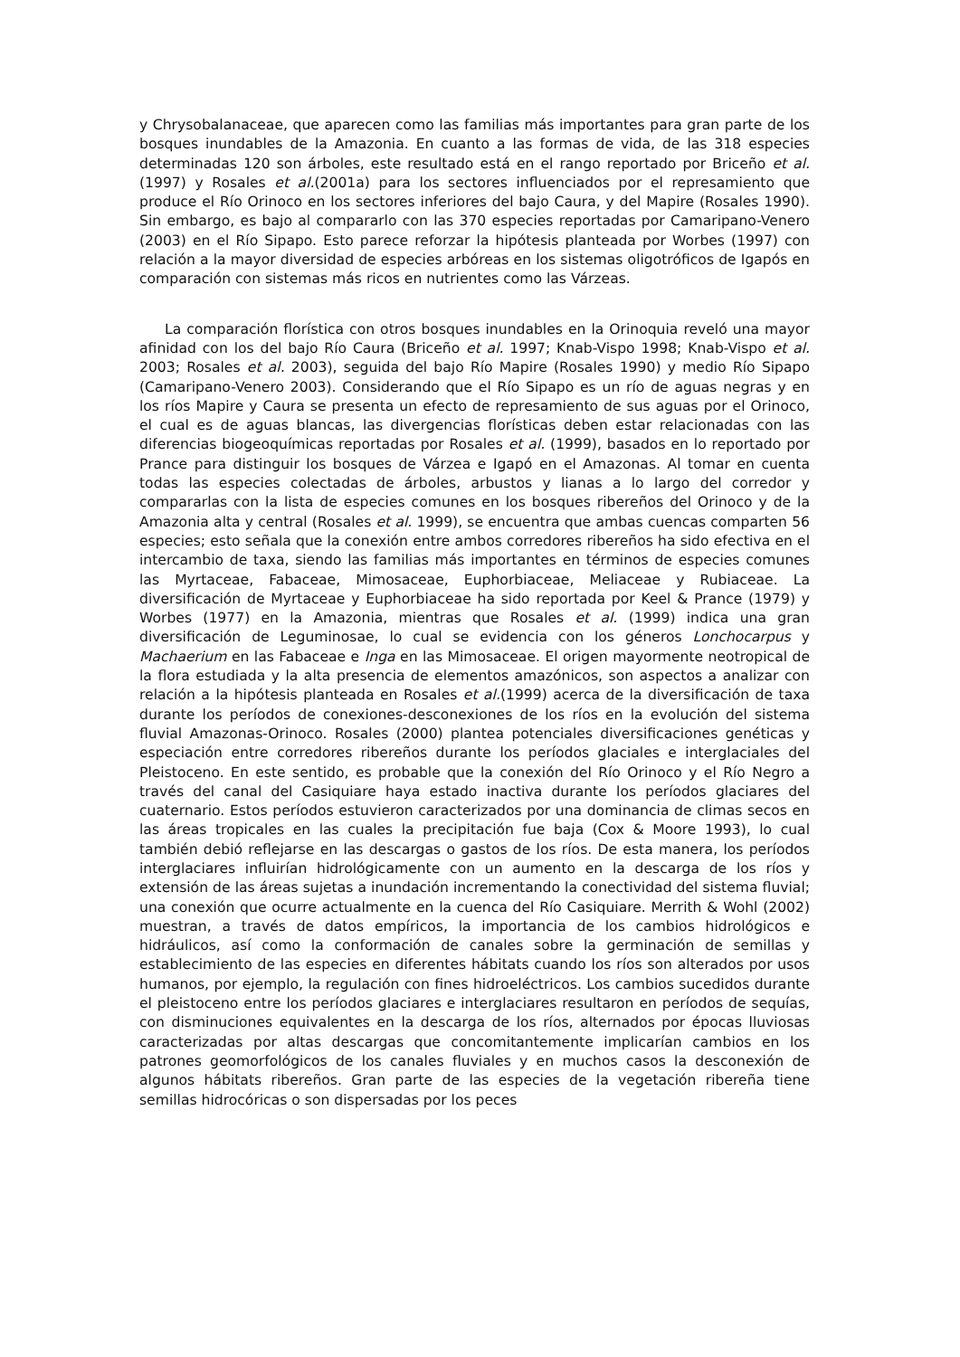y Chrysobalanaceae, que aparecen como las familias más importantes para gran parte de los bosques inundables de la Amazonia. En cuanto a las formas de vida, de las 318 especies determinadas 120 son árboles, este resultado está en el rango reportado por Briceño et al. (1997) y Rosales et al.(2001a) para los sectores influenciados por el represamiento que produce el Río Orinoco en los sectores inferiores del bajo Caura, y del Mapire (Rosales 1990). Sin embargo, es bajo al compararlo con las 370 especies reportadas por Camaripano-Venero (2003) en el Río Sipapo. Esto parece reforzar la hipótesis planteada por Worbes (1997) con relación a la mayor diversidad de especies arbóreas en los sistemas oligotróficos de Igapós en comparación con sistemas más ricos en nutrientes como las Várzeas.
La comparación florística con otros bosques inundables en la Orinoquia reveló una mayor afinidad con los del bajo Río Caura (Briceño et al. 1997; Knab-Vispo 1998; Knab-Vispo et al. 2003; Rosales et al. 2003), seguida del bajo Río Mapire (Rosales 1990) y medio Río Sipapo (Camaripano-Venero 2003). Considerando que el Río Sipapo es un río de aguas negras y en los ríos Mapire y Caura se presenta un efecto de represamiento de sus aguas por el Orinoco, el cual es de aguas blancas, las divergencias florísticas deben estar relacionadas con las diferencias biogeoquímicas reportadas por Rosales et al. (1999), basados en lo reportado por Prance para distinguir los bosques de Várzea e Igapó en el Amazonas. Al tomar en cuenta todas las especies colectadas de árboles, arbustos y lianas a lo largo del corredor y compararlas con la lista de especies comunes en los bosques ribereños del Orinoco y de la Amazonia alta y central (Rosales et al. 1999), se encuentra que ambas cuencas comparten 56 especies; esto señala que la conexión entre ambos corredores ribereños ha sido efectiva en el intercambio de taxa, siendo las familias más importantes en términos de especies comunes las Myrtaceae, Fabaceae, Mimosaceae, Euphorbiaceae, Meliaceae y Rubiaceae. La diversificación de Myrtaceae y Euphorbiaceae ha sido reportada por Keel & Prance (1979) y Worbes (1977) en la Amazonia, mientras que Rosales et al. (1999) indica una gran diversificación de Leguminosae, lo cual se evidencia con los géneros Lonchocarpus y Machaerium en las Fabaceae e Inga en las Mimosaceae. El origen mayormente neotropical de la flora estudiada y la alta presencia de elementos amazónicos, son aspectos a analizar con relación a la hipótesis planteada en Rosales et al.(1999) acerca de la diversificación de taxa durante los períodos de conexiones-desconexiones de los ríos en la evolución del sistema fluvial Amazonas-Orinoco. Rosales (2000) plantea potenciales diversificaciones genéticas y especiación entre corredores ribereños durante los períodos glaciales e interglaciales del Pleistoceno. En este sentido, es probable que la conexión del Río Orinoco y el Río Negro a través del canal del Casiquiare haya estado inactiva durante los períodos glaciares del cuaternario. Estos períodos estuvieron caracterizados por una dominancia de climas secos en las áreas tropicales en las cuales la precipitación fue baja (Cox & Moore 1993), lo cual también debió reflejarse en las descargas o gastos de los ríos. De esta manera, los períodos interglaciares influirían hidrológicamente con un aumento en la descarga de los ríos y extensión de las áreas sujetas a inundación incrementando la conectividad del sistema fluvial; una conexión que ocurre actualmente en la cuenca del Río Casiquiare. Merrith & Wohl (2002) muestran, a través de datos empíricos, la importancia de los cambios hidrológicos e hidráulicos, así como la conformación de canales sobre la germinación de semillas y establecimiento de las especies en diferentes hábitats cuando los ríos son alterados por usos humanos, por ejemplo, la regulación con fines hidroeléctricos. Los cambios sucedidos durante el pleistoceno entre los períodos glaciares e interglaciares resultaron en períodos de sequías, con disminuciones equivalentes en la descarga de los ríos, alternados por épocas lluviosas caracterizadas por altas descargas que concomitantemente implicarían cambios en los patrones geomorfológicos de los canales fluviales y en muchos casos la desconexión de algunos hábitats ribereños. Gran parte de las especies de la vegetación ribereña tiene semillas hidrocóricas o son dispersadas por los peces